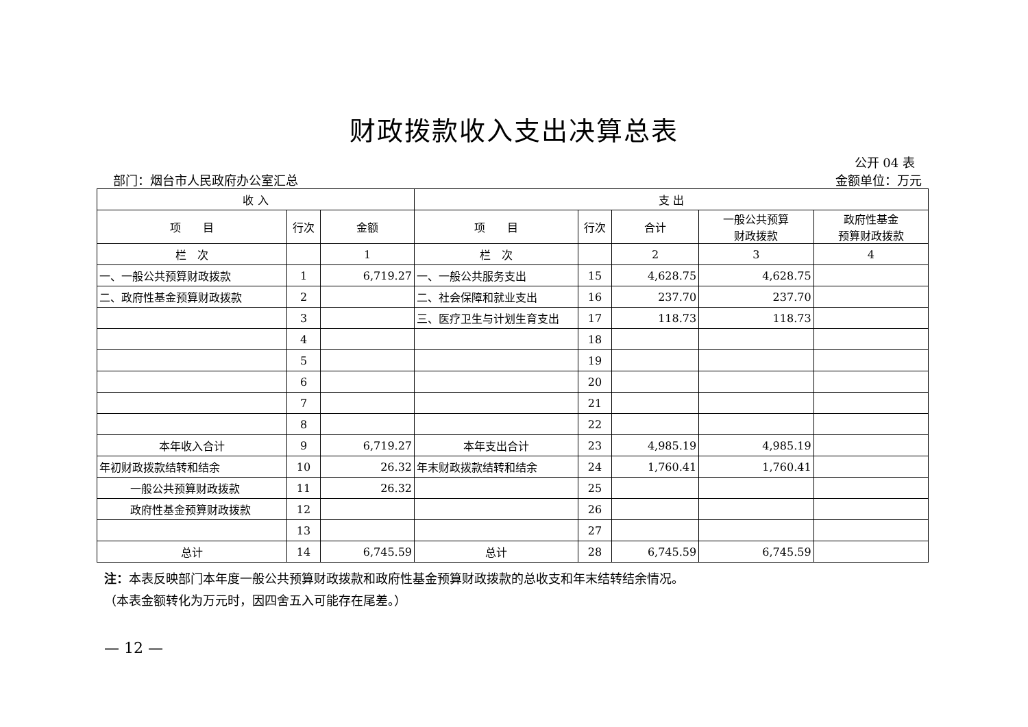财政拨款收入支出决算总表
公开 04 表
部门：烟台市人民政府办公室汇总 金额单位：万元
| 收 入 | | | 支 出 | | | | |
| --- | --- | --- | --- | --- | --- | --- | --- |
| 项 目 | 行次 | 金额 | 项 目 | 行次 | 合计 | 一般公共预算 财政拨款 | 政府性基金 预算财政拨款 |
| 栏 次 | | 1 | 栏 次 | | 2 | 3 | 4 |
| 一、一般公共预算财政拨款 | 1 | 6,719.27 | 一、一般公共服务支出 | 15 | 4,628.75 | 4,628.75 | |
| 二、政府性基金预算财政拨款 | 2 | | 二、社会保障和就业支出 | 16 | 237.70 | 237.70 | |
| | 3 | | 三、医疗卫生与计划生育支出 | 17 | 118.73 | 118.73 | |
| | 4 | | | 18 | | | |
| | 5 | | | 19 | | | |
| | 6 | | | 20 | | | |
| | 7 | | | 21 | | | |
| | 8 | | | 22 | | | |
| 本年收入合计 | 9 | 6,719.27 | 本年支出合计 | 23 | 4,985.19 | 4,985.19 | |
| 年初财政拨款结转和结余 | 10 | 26.32 | 年末财政拨款结转和结余 | 24 | 1,760.41 | 1,760.41 | |
| 一般公共预算财政拨款 | 11 | 26.32 | | 25 | | | |
| 政府性基金预算财政拨款 | 12 | | | 26 | | | |
| | 13 | | | 27 | | | |
| 总计 | 14 | 6,745.59 | 总计 | 28 | 6,745.59 | 6,745.59 | |
注：本表反映部门本年度一般公共预算财政拨款和政府性基金预算财政拨款的总收支和年末结转结余情况。
（本表金额转化为万元时，因四舍五入可能存在尾差。）
— 12 —